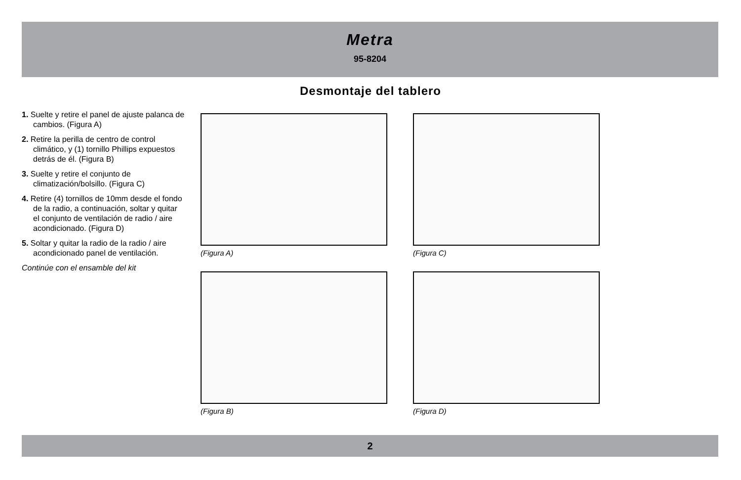Metra
95-8204
Desmontaje del tablero
1. Suelte y retire el panel de ajuste palanca de cambios. (Figura A)
2. Retire la perilla de centro de control climático, y (1) tornillo Phillips expuestos detrás de él. (Figura B)
3. Suelte y retire el conjunto de climatización/bolsillo. (Figura C)
4. Retire (4) tornillos de 10mm desde el fondo de la radio, a continuación, soltar y quitar el conjunto de ventilación de radio / aire acondicionado. (Figura D)
5. Soltar y quitar la radio de la radio / aire acondicionado panel de ventilación.
Continúe con el ensamble del kit
(Figura A) (Figura C)
(Figura B) (Figura D)
2